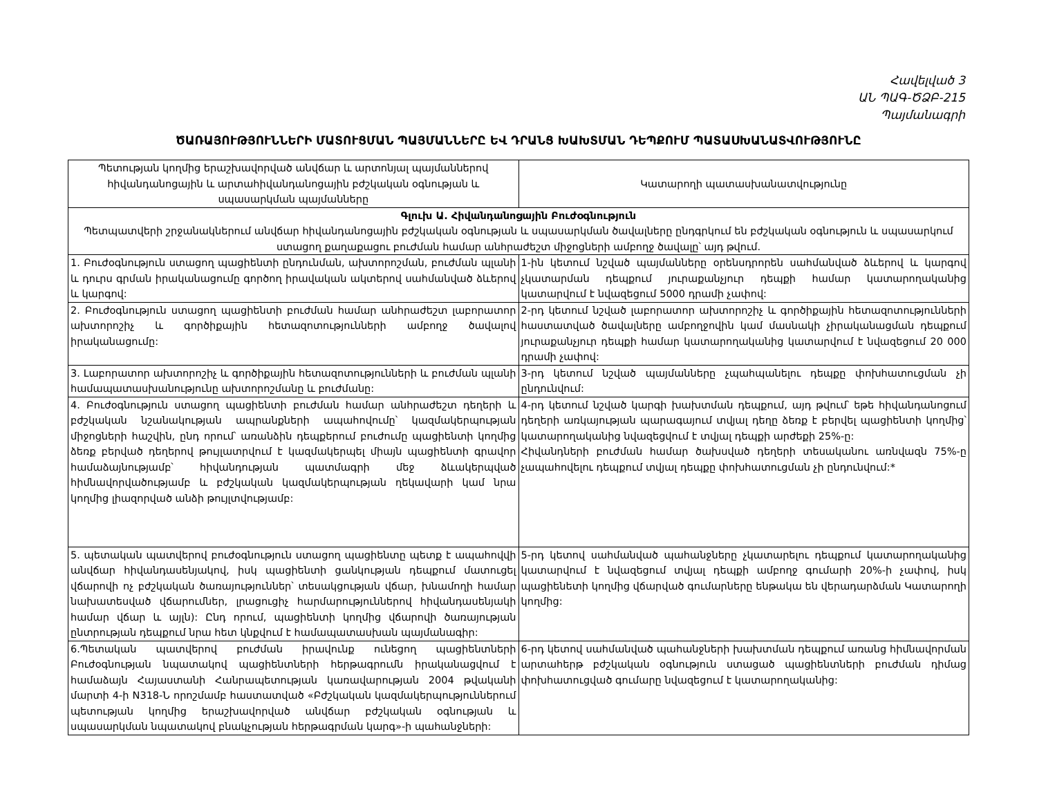Հավելված 3
ԱՆ ՊԱԳ-ԾՁԲ-215
Պայմանագրի
ԾԱՌԱՅՈՒԹՅՈՒՆՆԵՐԻ ՄԱՏՈՒՑՄԱՆ ՊԱՅՄԱՆՆԵՐԸ ԵՎ ԴՐԱՆՑ ԽԱԽՏՄԱՆ ԴԵՊՔՈՒՄ ՊԱՏԱՍԽԱՆԱՏՎՈՒԹՅՈՒՆԸ
| Պետության կողմից երաշխավորված անվճար և արտոնյալ պայմաններով հիվանդանոցային և արտահիվանդանոցային բժշկական օգնության և սպասարկման պայմանները | Կատարողի պատասխանատվությունը |
| --- | --- |
| Գլուխ Ա. Հիվանդանոցային Բուժօգնություն Պետպատվերի շրջանակներում անվճար հիվանդանոցային բժշկական օգնության և սպասարկման ծավալները ընդգրկում են բժշկական օգնություն և սպասարկում ստացող քաղաքացու բուժման համար անհրաժեշտ միջոցների ամբողջ ծավալը՝ այդ թվում. | |
| 1. Բուժօգնություն ստացող պացիենտի ընդունման, ախտորոշման, բուժման պլանի և դուրս գրման իրականացումը գործող իրավական ակտերով սահմանված ձևերով և կարգով: | 1-ին կետում նշված պայմանները օրենսդրորեն սահմանված ձևերով և կարգով չկատարման դեպքում յուրաքանչյուր դեպքի համար կատարողականից կատարվում է նվազեցում 5000 դրամի չափով: |
| 2. Բուժօգնություն ստացող պացիենտի բուժման համար անհրաժեշտ լաբորատոր ախտորոշիչ և գործիքային հետազոտությունների ամբողջ ծավալով իրականացումը: | 2-րդ կետում նշված լաբորատոր ախտորոշիչ և գործիքային հետազոտությունների հաստատված ծավալները ամբողջովին կամ մասնակի չիրականացման դեպքում յուրաքանչյուր դեպքի համար կատարողականից կատարվում է նվազեցում 20 000 դրամի չափով: |
| 3. Լաբորատոր ախտորոշիչ և գործիքային հետազոտությունների և բուժման պլանի համապատասխանությունը ախտորոշմանը և բուժմանը: | 3-րդ կետում նշված պայմանները չպահպանելու դեպքը փոխհատուցման չի ընդունվում: |
| 4. Բուժօգնություն ստացող պացիենտի բուժման համար անհրաժեշտ դեղերի և բժշկական նշանակության ապրանքների ապահովումը՝ կազմակերպության միջոցների հաշվին, ընդ որում՝ առանձին դեպքերում բուժումը պացիենտի կողմից ձեռք բերված դեղերով թույլատրվում է կազմակերպել միայն պացիենտի գրավոր համաձայնությամբ՝ հիվանդության պատմագրի մեջ ձևակերպված հիմնավորվածությամբ և բժշկական կազմակերպության ղեկավարի կամ նրա կողմից լիազորված անձի թույլտվությամբ: | 4-րդ կետում նշված կարգի խախտման դեպքում, այդ թվում՝ եթե հիվանդանոցում դեղերի առկայության պարագայում տվյալ դեղը ձեռք է բերվել պացիենտի կողմից՝ կատարողականից նվազեցվում է տվյալ դեպքի արժեքի 25%-ը: Հիվանդների բուժման համար ծախսված դեղերի տեսականու առնվազն 75%-ը չապահովելու դեպքում տվյալ դեպքը փոխհատուցման չի ընդունվում:* |
| 5. պետական պատվերով բուժօգնություն ստացող պացիենտը պետք է ապահովվի անվճար հիվանդասենյակով, իսկ պացիենտի ցանկության դեպքում մատուցել վճարովի ոչ բժշկական ծառայություններ՝ տեսակցության վճար, խնամողի համար նախատեսված վճարումներ, լրացուցիչ հարմարություններով հիվանդասենյակի համար վճար և այլն): Ընդ որում, պացիենտի կողմից վճարովի ծառայության ընտրության դեպքում նրա հետ կնքվում է համապատասխան պայմանագիր: | 5-րդ կետով սահմանված պահանջները չկատարելու դեպքում կատարողականից կատարվում է նվազեցում տվյալ դեպքի ամբողջ գումարի 20%-ի չափով, իսկ պացիենետի կողմից վճարված գումարները ենթակա են վերադարձման Կատարողի կողմից: |
| 6.Պետական պատվերով բուժման իրավունք ունեցող պացիենտների Բուժօգնության նպատակով պացիենտների հերթագրումն իրականացվում է համաձայն Հայաստանի Հանրապետության կառավարության 2004 թվականի մարտի 4-ի N318-Ն որոշմամբ հաստատված «Բժշկական կազմակերպություններում պետության կողմից երաշխավորված անվճար բժշկական օգնության և սպասարկման նպատակով բնակչության հերթագրման կարգ»-ի պահանջների: | 6-րդ կետով սահմանված պահանջների խախտման դեպքում առանց հիմնավորման արտահերթ բժշկական օգնություն ստացած պացիենտների բուժման դիմաց փոխհատուցված գումարը նվազեցում է կատարողականից: |